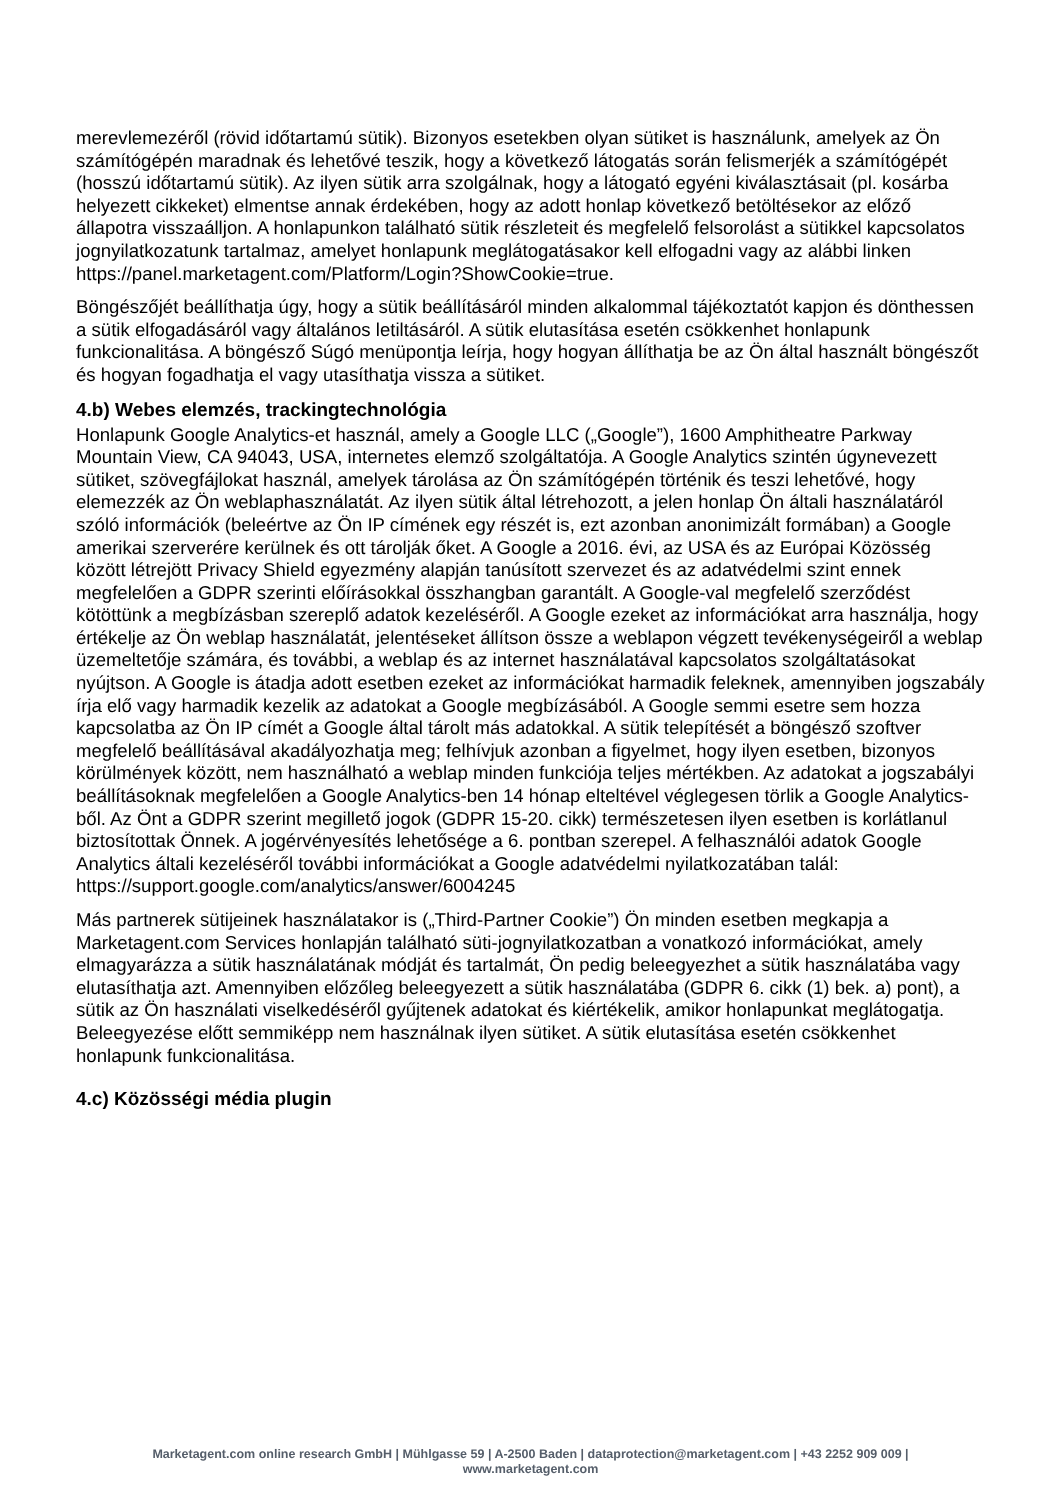merevlemezéről (rövid időtartamú sütik). Bizonyos esetekben olyan sütiket is használunk, amelyek az Ön számítógépén maradnak és lehetővé teszik, hogy a következő látogatás során felismerjék a számítógépét (hosszú időtartamú sütik). Az ilyen sütik arra szolgálnak, hogy a látogató egyéni kiválasztásait (pl. kosárba helyezett cikkeket) elmentse annak érdekében, hogy az adott honlap következő betöltésekor az előző állapotra visszaálljon. A honlapunkon található sütik részleteit és megfelelő felsorolást a sütikkel kapcsolatos jognyilatkozatunk tartalmaz, amelyet honlapunk meglátogatásakor kell elfogadni vagy az alábbi linken https://panel.marketagent.com/Platform/Login?ShowCookie=true.
Böngészőjét beállíthatja úgy, hogy a sütik beállításáról minden alkalommal tájékoztatót kapjon és dönthessen a sütik elfogadásáról vagy általános letiltásáról. A sütik elutasítása esetén csökkenhet honlapunk funkcionalitása. A böngésző Súgó menüpontja leírja, hogy hogyan állíthatja be az Ön által használt böngészőt és hogyan fogadhatja el vagy utasíthatja vissza a sütiket.
4.b) Webes elemzés, trackingtechnológia
Honlapunk Google Analytics-et használ, amely a Google LLC („Google”), 1600 Amphitheatre Parkway Mountain View, CA 94043, USA, internetes elemző szolgáltatója. A Google Analytics szintén úgynevezett sütiket, szövegfájlokat használ, amelyek tárolása az Ön számítógépén történik és teszi lehetővé, hogy elemezzék az Ön weblaphasználatát. Az ilyen sütik által létrehozott, a jelen honlap Ön általi használatáról szóló információk (beleértve az Ön IP címének egy részét is, ezt azonban anonimizált formában) a Google amerikai szerverére kerülnek és ott tárolják őket. A Google a 2016. évi, az USA és az Európai Közösség között létrejött Privacy Shield egyezmény alapján tanúsított szervezet és az adatvédelmi szint ennek megfelelően a GDPR szerinti előírásokkal összhangban garantált. A Google-val megfelelő szerződést kötöttünk a megbízásban szereplő adatok kezeléséről. A Google ezeket az információkat arra használja, hogy értékelje az Ön weblap használatát, jelentéseket állítson össze a weblapon végzett tevékenységeiről a weblap üzemeltetője számára, és további, a weblap és az internet használatával kapcsolatos szolgáltatásokat nyújtson. A Google is átadja adott esetben ezeket az információkat harmadik feleknek, amennyiben jogszabály írja elő vagy harmadik kezelik az adatokat a Google megbízásából. A Google semmi esetre sem hozza kapcsolatba az Ön IP címét a Google által tárolt más adatokkal. A sütik telepítését a böngésző szoftver megfelelő beállításával akadályozhatja meg; felhívjuk azonban a figyelmet, hogy ilyen esetben, bizonyos körülmények között, nem használható a weblap minden funkciója teljes mértékben. Az adatokat a jogszabályi beállításoknak megfelelően a Google Analytics-ben 14 hónap elteltével véglegesen törlik a Google Analytics-ből. Az Önt a GDPR szerint megillető jogok (GDPR 15-20. cikk) természetesen ilyen esetben is korlátlanul biztosítottak Önnek. A jogérvényesítés lehetősége a 6. pontban szerepel. A felhasználói adatok Google Analytics általi kezeléséről további információkat a Google adatvédelmi nyilatkozatában talál: https://support.google.com/analytics/answer/6004245
Más partnerek sütijeinek használatakor is („Third-Partner Cookie”) Ön minden esetben megkapja a Marketagent.com Services honlapján található süti-jognyilatkozatban a vonatkozó információkat, amely elmagyarázza a sütik használatának módját és tartalmát, Ön pedig beleegyezhet a sütik használatába vagy elutasíthatja azt. Amennyiben előzőleg beleegyezett a sütik használatába (GDPR 6. cikk (1) bek. a) pont), a sütik az Ön használati viselkedéséről gyűjtenek adatokat és kiértékelik, amikor honlapunkat meglátogatja. Beleegyezése előtt semmiképp nem használnak ilyen sütiket. A sütik elutasítása esetén csökkenhet honlapunk funkcionalitása.
4.c) Közösségi média plugin
Marketagent.com online research GmbH | Mühlgasse 59 | A-2500 Baden | dataprotection@marketagent.com | +43 2252 909 009 |
www.marketagent.com